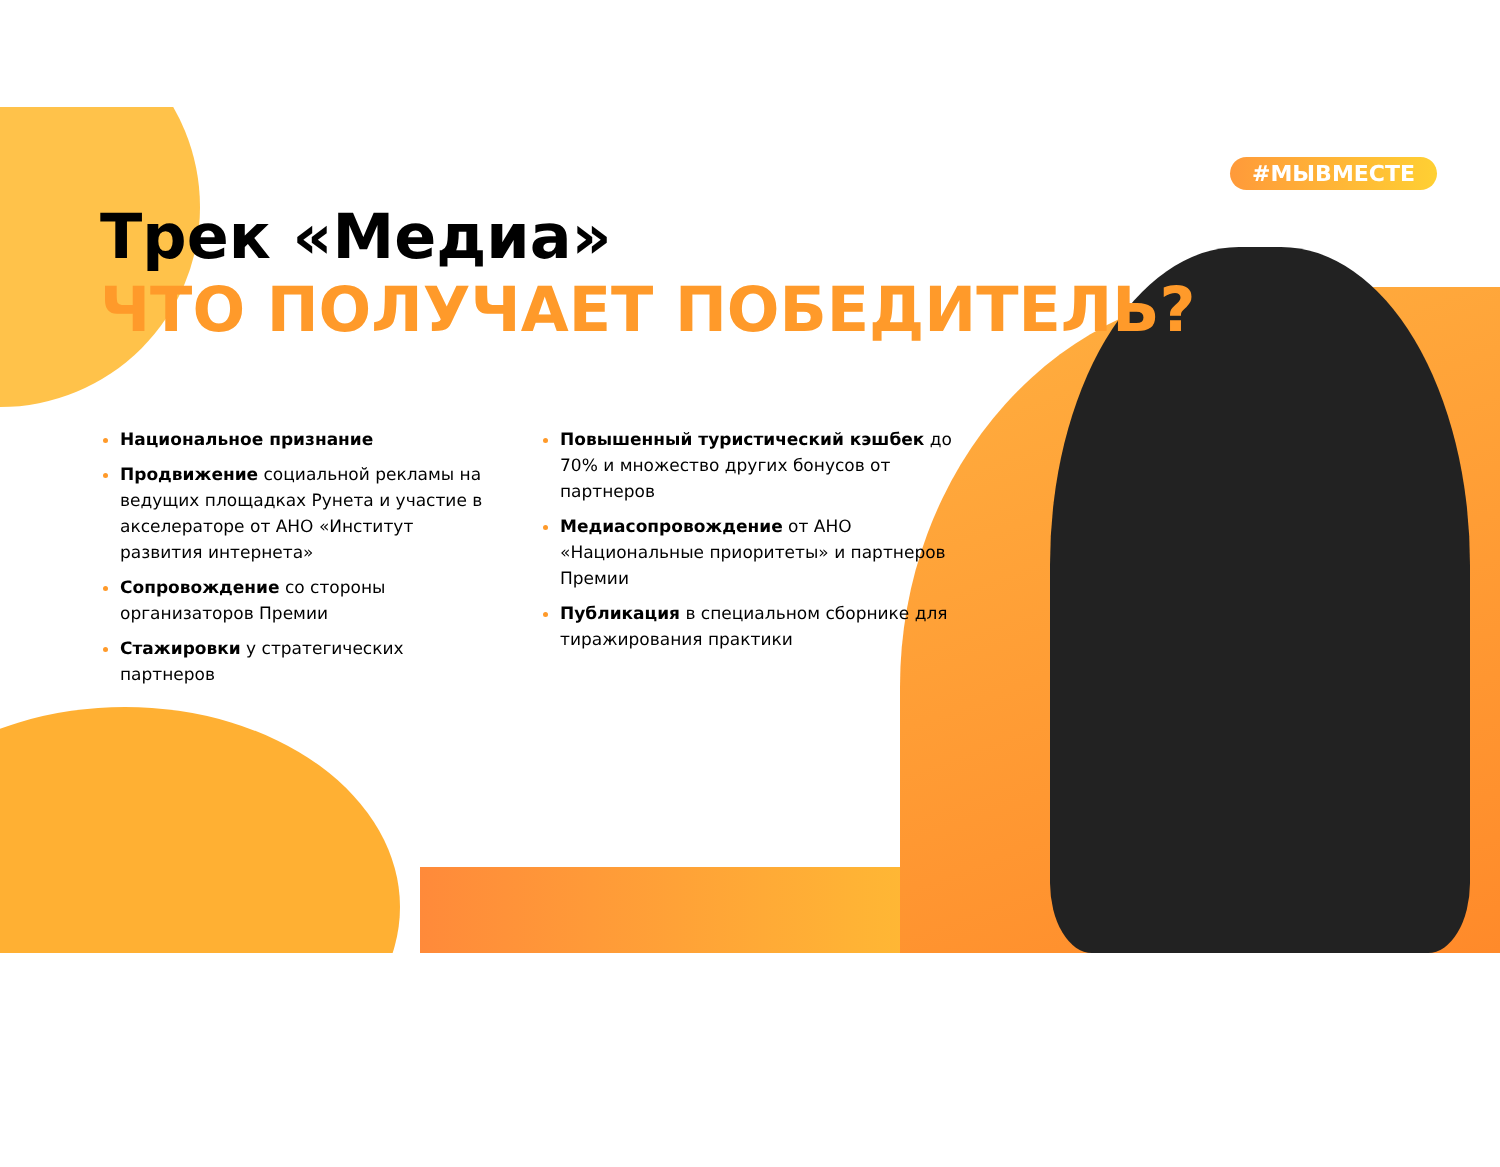#МЫВМЕСТЕ
Трек «Медиа»
ЧТО ПОЛУЧАЕТ ПОБЕДИТЕЛЬ?
Национальное признание
Продвижение социальной рекламы на ведущих площадках Рунета и участие в акселераторе от АНО «Институт развития интернета»
Сопровождение со стороны организаторов Премии
Стажировки у стратегических партнеров
Повышенный туристический кэшбек до 70% и множество других бонусов от партнеров
Медиасопровождение от АНО «Национальные приоритеты» и партнеров Премии
Публикация в специальном сборнике для тиражирования практики